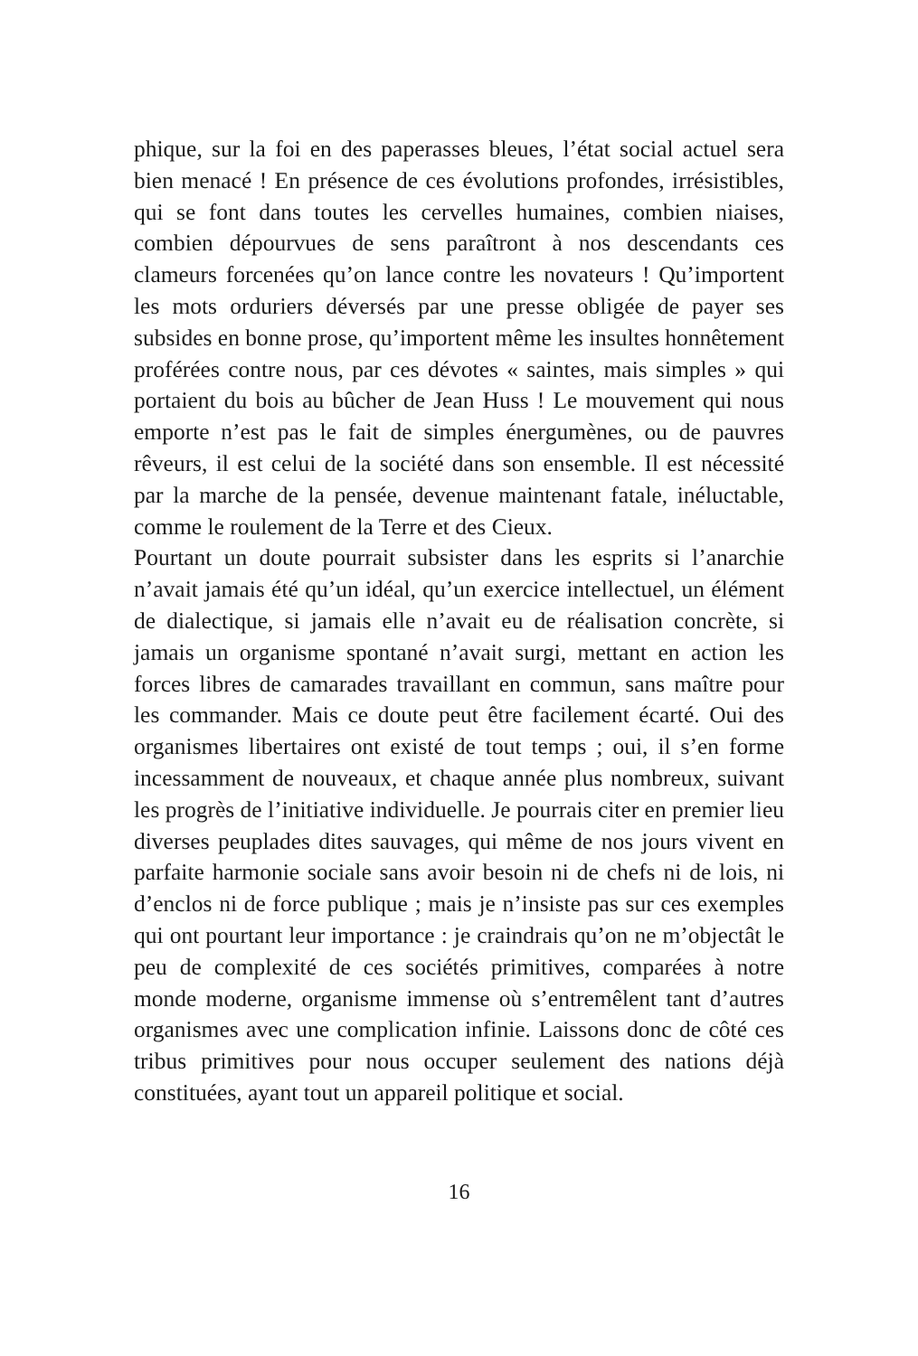phique, sur la foi en des paperasses bleues, l’état social actuel sera bien menacé ! En présence de ces évolutions profondes, irrésistibles, qui se font dans toutes les cervelles humaines, combien niaises, combien dépourvues de sens paraîtront à nos descendants ces clameurs forcenées qu’on lance contre les novateurs ! Qu’importent les mots orduriers déversés par une presse obligée de payer ses subsides en bonne prose, qu’importent même les insultes honnêtement proférées contre nous, par ces dévotes « saintes, mais simples » qui portaient du bois au bûcher de Jean Huss ! Le mouvement qui nous emporte n’est pas le fait de simples énergumènes, ou de pauvres rêveurs, il est celui de la société dans son ensemble. Il est nécessité par la marche de la pensée, devenue maintenant fatale, inéluctable, comme le roulement de la Terre et des Cieux.
Pourtant un doute pourrait subsister dans les esprits si l’anarchie n’avait jamais été qu’un idéal, qu’un exercice intellectuel, un élément de dialectique, si jamais elle n’avait eu de réalisation concrète, si jamais un organisme spontané n’avait surgi, mettant en action les forces libres de camarades travaillant en commun, sans maître pour les commander. Mais ce doute peut être facilement écarté. Oui des organismes libertaires ont existé de tout temps ; oui, il s’en forme incessamment de nouveaux, et chaque année plus nombreux, suivant les progrès de l’initiative individuelle. Je pourrais citer en premier lieu diverses peuplades dites sauvages, qui même de nos jours vivent en parfaite harmonie sociale sans avoir besoin ni de chefs ni de lois, ni d’enclos ni de force publique ; mais je n’insiste pas sur ces exemples qui ont pourtant leur importance : je craindrais qu’on ne m’objectât le peu de complexité de ces sociétés primitives, comparées à notre monde moderne, organisme immense où s’entremêlent tant d’autres organismes avec une complication infinie. Laissons donc de côté ces tribus primitives pour nous occuper seulement des nations déjà constituées, ayant tout un appareil politique et social.
16